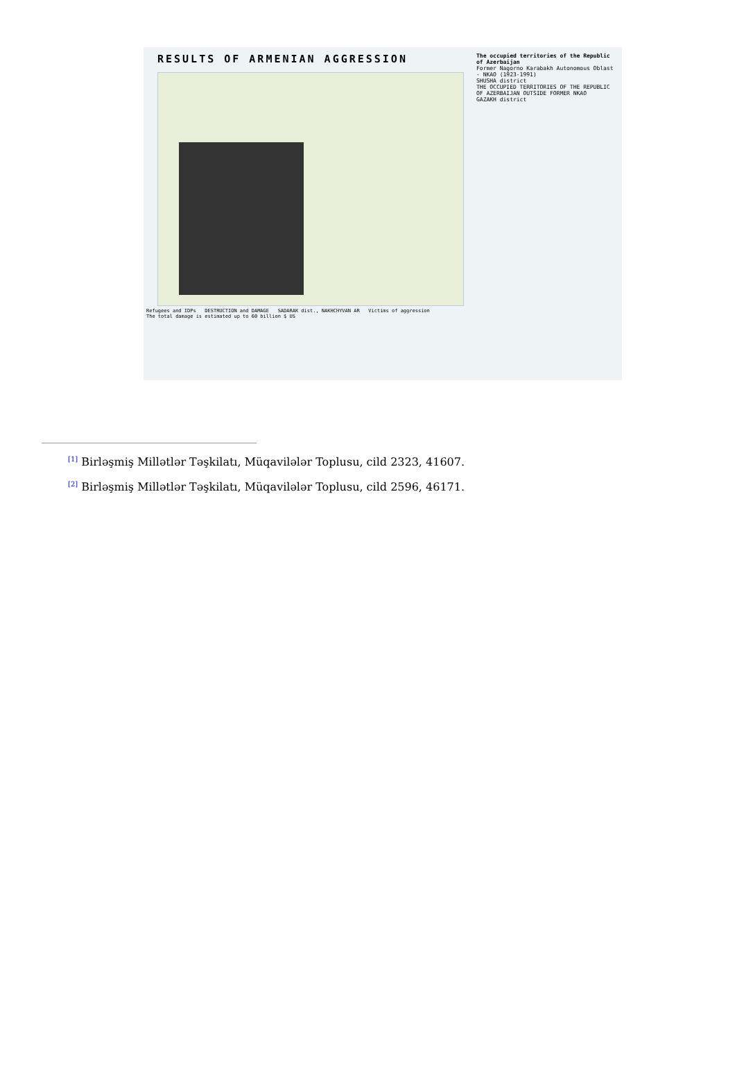RESULTS OF ARMENIAN AGGRESSION
The occupied territories of the Republic of Azerbaijan
Former Nagorno Karabakh Autonomous Oblast - NKAO (1923-1991)
SHUSHA district
THE OCCUPIED TERRITORIES OF THE REPUBLIC OF AZERBAIJAN OUTSIDE FORMER NKAO
GAZAKH district
Refugees and IDPs DESTRUCTION and DAMAGE SADARAK dist., NAKHCHYVAN AR Victims of aggression
The total damage is estimated up to 60 billion $ US
<sup>[1]</sup> Birləşmiş Millətlər Təşkilatı, Müqavilələr Toplusu, cild 2323, 41607.
<sup>[2]</sup> Birləşmiş Millətlər Təşkilatı, Müqavilələr Toplusu, cild 2596, 46171.